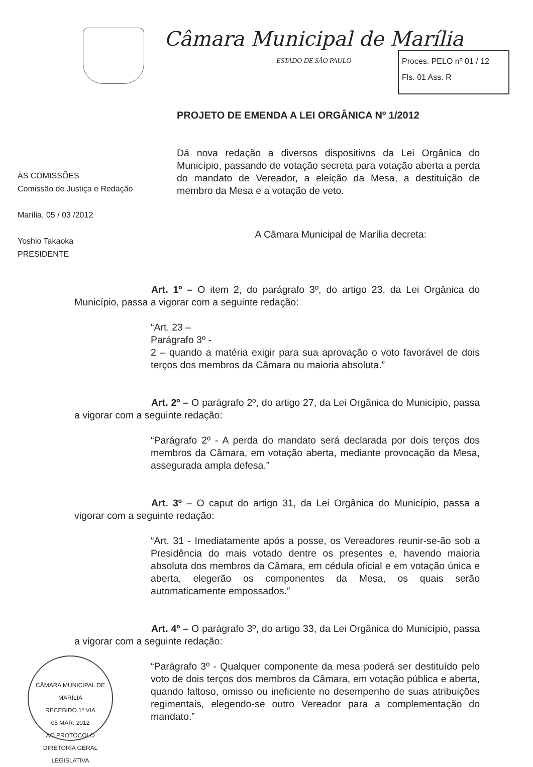Câmara Municipal de Marília
ESTADO DE SÃO PAULO
Proces. PELO nº 01 / 12
Fls. 01 Ass. R
PROJETO DE EMENDA A LEI ORGÂNICA Nº 1/2012
ÀS COMISSÕES
Comissão de Justiça e Redação
Marília, 05 / 03 /2012
Yoshio Takaoka
PRESIDENTE
Dá nova redação a diversos dispositivos da Lei Orgânica do Município, passando de votação secreta para votação aberta a perda do mandato de Vereador, a eleição da Mesa, a destituição de membro da Mesa e a votação de veto.
A Câmara Municipal de Marília decreta:
Art. 1º – O item 2, do parágrafo 3º, do artigo 23, da Lei Orgânica do Município, passa a vigorar com a seguinte redação:
“Art. 23 –
Parágrafo 3º -
2 – quando a matéria exigir para sua aprovação o voto favorável de dois terços dos membros da Câmara ou maioria absoluta.”
Art. 2º – O parágrafo 2º, do artigo 27, da Lei Orgânica do Município, passa a vigorar com a seguinte redação:
“Parágrafo 2º - A perda do mandato será declarada por dois terços dos membros da Câmara, em votação aberta, mediante provocação da Mesa, assegurada ampla defesa.”
Art. 3º – O caput do artigo 31, da Lei Orgânica do Município, passa a vigorar com a seguinte redação:
“Art. 31 - Imediatamente após a posse, os Vereadores reunir-se-ão sob a Presidência do mais votado dentre os presentes e, havendo maioria absoluta dos membros da Câmara, em cédula oficial e em votação única e aberta, elegerão os componentes da Mesa, os quais serão automaticamente empossados.”
Art. 4º – O parágrafo 3º, do artigo 33, da Lei Orgânica do Município, passa a vigorar com a seguinte redação:
“Parágrafo 3º - Qualquer componente da mesa poderá ser destituído pelo voto de dois terços dos membros da Câmara, em votação pública e aberta, quando faltoso, omisso ou ineficiente no desempenho de suas atribuições regimentais, elegendo-se outro Vereador para a complementação do mandato.”
CÂMARA MUNICIPAL DE MARÍLIA
RECEBIDO 1ª VIA
05 MAR. 2012
AO PROTOCOLO
DIRETORIA GERAL LEGISLATIVA